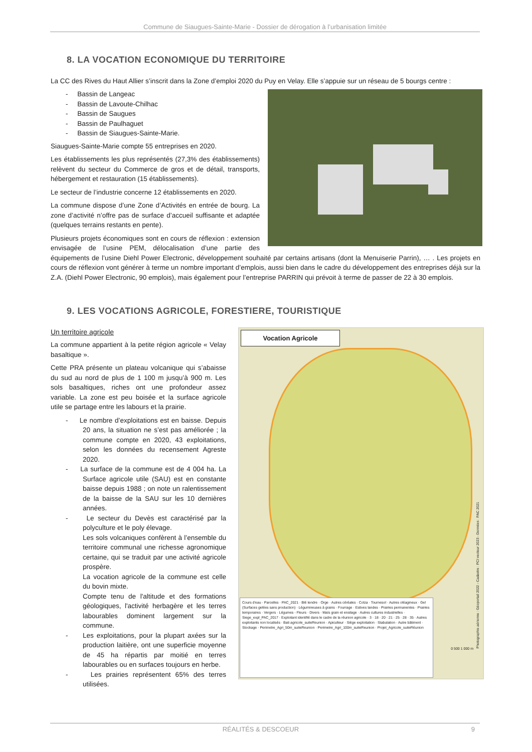Commune de Siaugues-Sainte-Marie - Dossier de dérogation à l’urbanisation limitée
8. LA VOCATION ECONOMIQUE DU TERRITOIRE
La CC des Rives du Haut Allier s’inscrit dans la Zone d’emploi 2020 du Puy en Velay. Elle s’appuie sur un réseau de 5 bourgs centre :
- Bassin de Langeac
- Bassin de Lavoute-Chilhac
- Bassin de Saugues
- Bassin de Paulhaguet
- Bassin de Siaugues-Sainte-Marie.
Siaugues-Sainte-Marie compte 55 entreprises en 2020.
Les établissements les plus représentés (27,3% des établissements) relèvent du secteur du Commerce de gros et de détail, transports, hébergement et restauration (15 établissements).
Le secteur de l’industrie concerne 12 établissements en 2020.
La commune dispose d’une Zone d’Activités en entrée de bourg. La zone d’activité n’offre pas de surface d’accueil suffisante et adaptée (quelques terrains restants en pente).
Plusieurs projets économiques sont en cours de réflexion : extension envisagée de l’usine PEM, délocalisation d’une partie des équipements de l’usine Diehl Power Electronic, développement souhaité par certains artisans (dont la Menuiserie Parrin), … . Les projets en cours de réflexion vont générer à terme un nombre important d’emplois, aussi bien dans le cadre du développement des entreprises déjà sur la Z.A. (Diehl Power Electronic, 90 emplois), mais également pour l’entreprise PARRIN qui prévoit à terme de passer de 22 à 30 emplois.
9. LES VOCATIONS AGRICOLE, FORESTIERE, TOURISTIQUE
Vocation Agricole
Cours d'eau · Parcelles · PAC_2021 · Blé tendre · Orge · Autres céréales · Colza · Tournesol · Autres oléagineux · Gel (Surfaces gelées sans production) · Légumineuses à grains · Fourrage · Estives landes · Prairies permanentes · Prairies temporaires · Vergers · Légumes - Fleurs · Divers · Maïs grain et ensilage · Autres cultures industrielles · Siege_expl_PAC_2017 · Exploitant identifié dans le cadre de la réunion agricole · 3 · 18 · 20 · 21 · 25 · 28 · 35 · Autres exploitants non localisés · Bati agricole_suiteReunion · Apiculteur · Siège exploitation · Stabulation · Autre bâtiment · Stockage · Perimetre_Agri_50m_suiteReunion · Perimetre_Agri_100m_suiteReunion · Projet_Agricole_suiteRéunion
0 500 1 000 m
Photographie aérienne : Géoportail 2022 - Cadastre : PCI vecteur 2023 - Données : PAC 2021
Un territoire agricole
La commune appartient à la petite région agricole « Velay basaltique ».
Cette PRA présente un plateau volcanique qui s’abaisse du sud au nord de plus de 1 100 m jusqu’à 900 m. Les sols basaltiques, riches ont une profondeur assez variable. La zone est peu boisée et la surface agricole utile se partage entre les labours et la prairie.
- Le nombre d’exploitations est en baisse. Depuis 20 ans, la situation ne s’est pas améliorée ; la commune compte en 2020, 43 exploitations, selon les données du recensement Agreste 2020.
- La surface de la commune est de 4 004 ha. La Surface agricole utile (SAU) est en constante baisse depuis 1988 ; on note un ralentissement de la baisse de la SAU sur les 10 dernières années.
- Le secteur du Devès est caractérisé par la polyculture et le poly élevage.
Les sols volcaniques confèrent à l’ensemble du territoire communal une richesse agronomique certaine, qui se traduit par une activité agricole prospère.
La vocation agricole de la commune est celle du bovin mixte.
Compte tenu de l'altitude et des formations géologiques, l'activité herbagère et les terres labourables dominent largement sur la commune.
- Les exploitations, pour la plupart axées sur la production laitière, ont une superficie moyenne de 45 ha répartis par moitié en terres labourables ou en surfaces toujours en herbe.
- Les prairies représentent 65% des terres utilisées.
RÉALITÉS & DESCOEUR 9